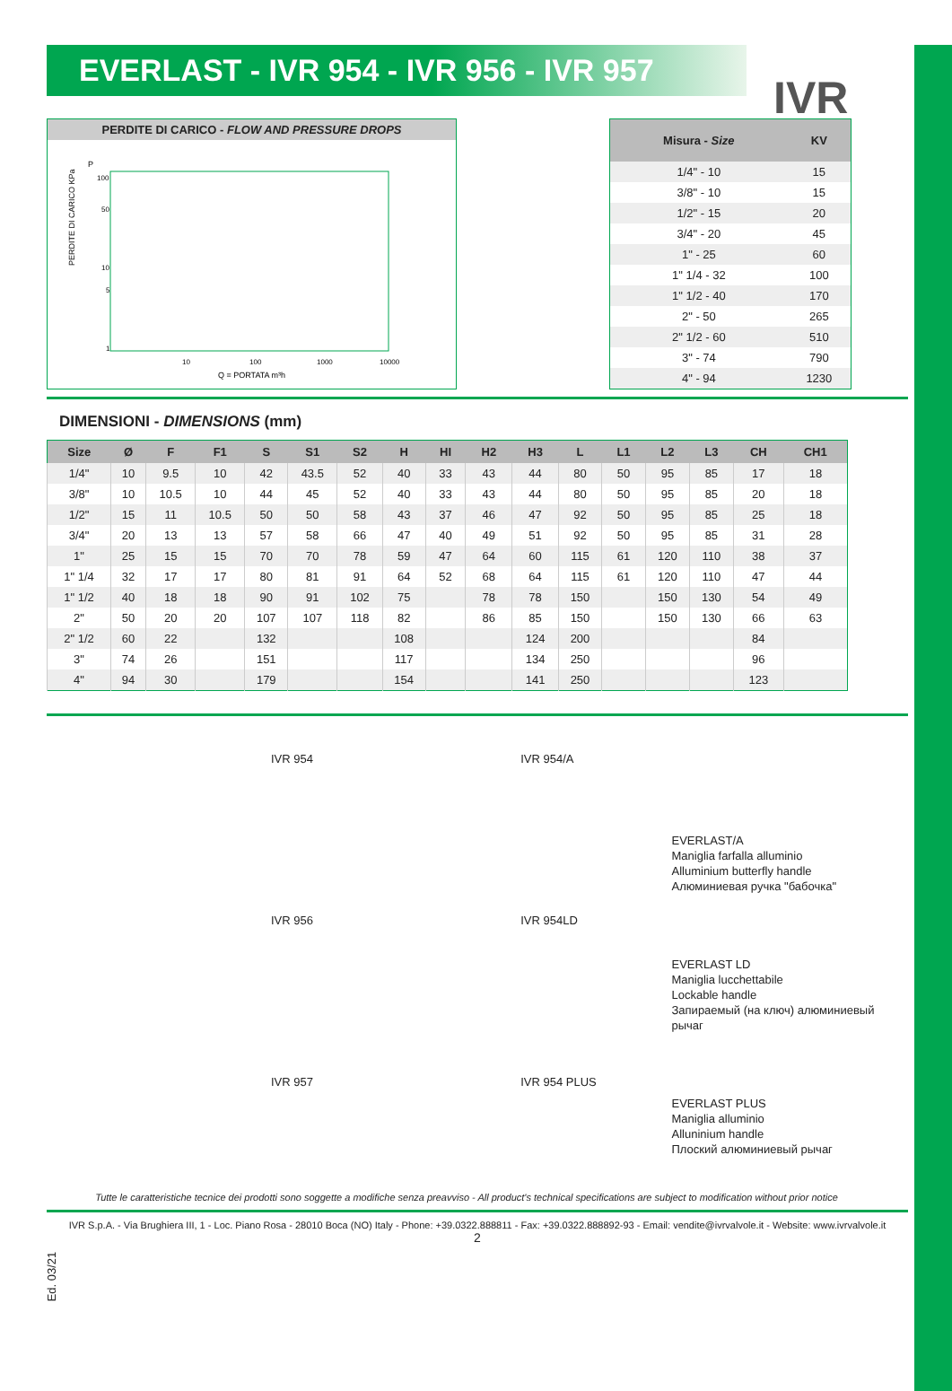EVERLAST - IVR 954 - IVR 956 - IVR 957
IVR
PERDITE DI CARICO - FLOW AND PRESSURE DROPS
PERDITE DI CARICO KPa
P
100
50
10
5
1
10
100
1000
10000
Q = PORTATA m³h
| Misura - Size | KV |
| --- | --- |
| 1/4" - 10 | 15 |
| 3/8" - 10 | 15 |
| 1/2" - 15 | 20 |
| 3/4" - 20 | 45 |
| 1" - 25 | 60 |
| 1" 1/4 - 32 | 100 |
| 1" 1/2 - 40 | 170 |
| 2" - 50 | 265 |
| 2" 1/2 - 60 | 510 |
| 3" - 74 | 790 |
| 4" - 94 | 1230 |
DIMENSIONI - DIMENSIONS (mm)
| Size | Ø | F | F1 | S | S1 | S2 | H | HI | H2 | H3 | L | L1 | L2 | L3 | CH | CH1 |
| --- | --- | --- | --- | --- | --- | --- | --- | --- | --- | --- | --- | --- | --- | --- | --- | --- |
| 1/4" | 10 | 9.5 | 10 | 42 | 43.5 | 52 | 40 | 33 | 43 | 44 | 80 | 50 | 95 | 85 | 17 | 18 |
| 3/8" | 10 | 10.5 | 10 | 44 | 45 | 52 | 40 | 33 | 43 | 44 | 80 | 50 | 95 | 85 | 20 | 18 |
| 1/2" | 15 | 11 | 10.5 | 50 | 50 | 58 | 43 | 37 | 46 | 47 | 92 | 50 | 95 | 85 | 25 | 18 |
| 3/4" | 20 | 13 | 13 | 57 | 58 | 66 | 47 | 40 | 49 | 51 | 92 | 50 | 95 | 85 | 31 | 28 |
| 1" | 25 | 15 | 15 | 70 | 70 | 78 | 59 | 47 | 64 | 60 | 115 | 61 | 120 | 110 | 38 | 37 |
| 1" 1/4 | 32 | 17 | 17 | 80 | 81 | 91 | 64 | 52 | 68 | 64 | 115 | 61 | 120 | 110 | 47 | 44 |
| 1" 1/2 | 40 | 18 | 18 | 90 | 91 | 102 | 75 | | 78 | 78 | 150 | | 150 | 130 | 54 | 49 |
| 2" | 50 | 20 | 20 | 107 | 107 | 118 | 82 | | 86 | 85 | 150 | | 150 | 130 | 66 | 63 |
| 2" 1/2 | 60 | 22 | | 132 | | | 108 | | | 124 | 200 | | | | 84 | |
| 3" | 74 | 26 | | 151 | | | 117 | | | 134 | 250 | | | | 96 | |
| 4" | 94 | 30 | | 179 | | | 154 | | | 141 | 250 | | | | 123 | |
IVR 954
IVR 956
IVR 957
IVR 954/A
IVR 954LD
IVR 954 PLUS
EVERLAST/A
Maniglia farfalla alluminio
Alluminium butterfly handle
Алюминиевая ручка "бабочка"
EVERLAST LD
Maniglia lucchettabile
Lockable handle
Запираемый (на ключ) алюминиевый рычаг
EVERLAST PLUS
Maniglia alluminio
Alluninium handle
Плоский алюминиевый рычаг
Ed. 03/21
Tutte le caratteristiche tecnice dei prodotti sono soggette a modifiche senza preavviso - All product's technical specifications are subject to modification without prior notice
IVR S.p.A. - Via Brughiera III, 1 - Loc. Piano Rosa - 28010 Boca (NO) Italy - Phone: +39.0322.888811 - Fax: +39.0322.888892-93 - Email: vendite@ivrvalvole.it - Website: www.ivrvalvole.it
2